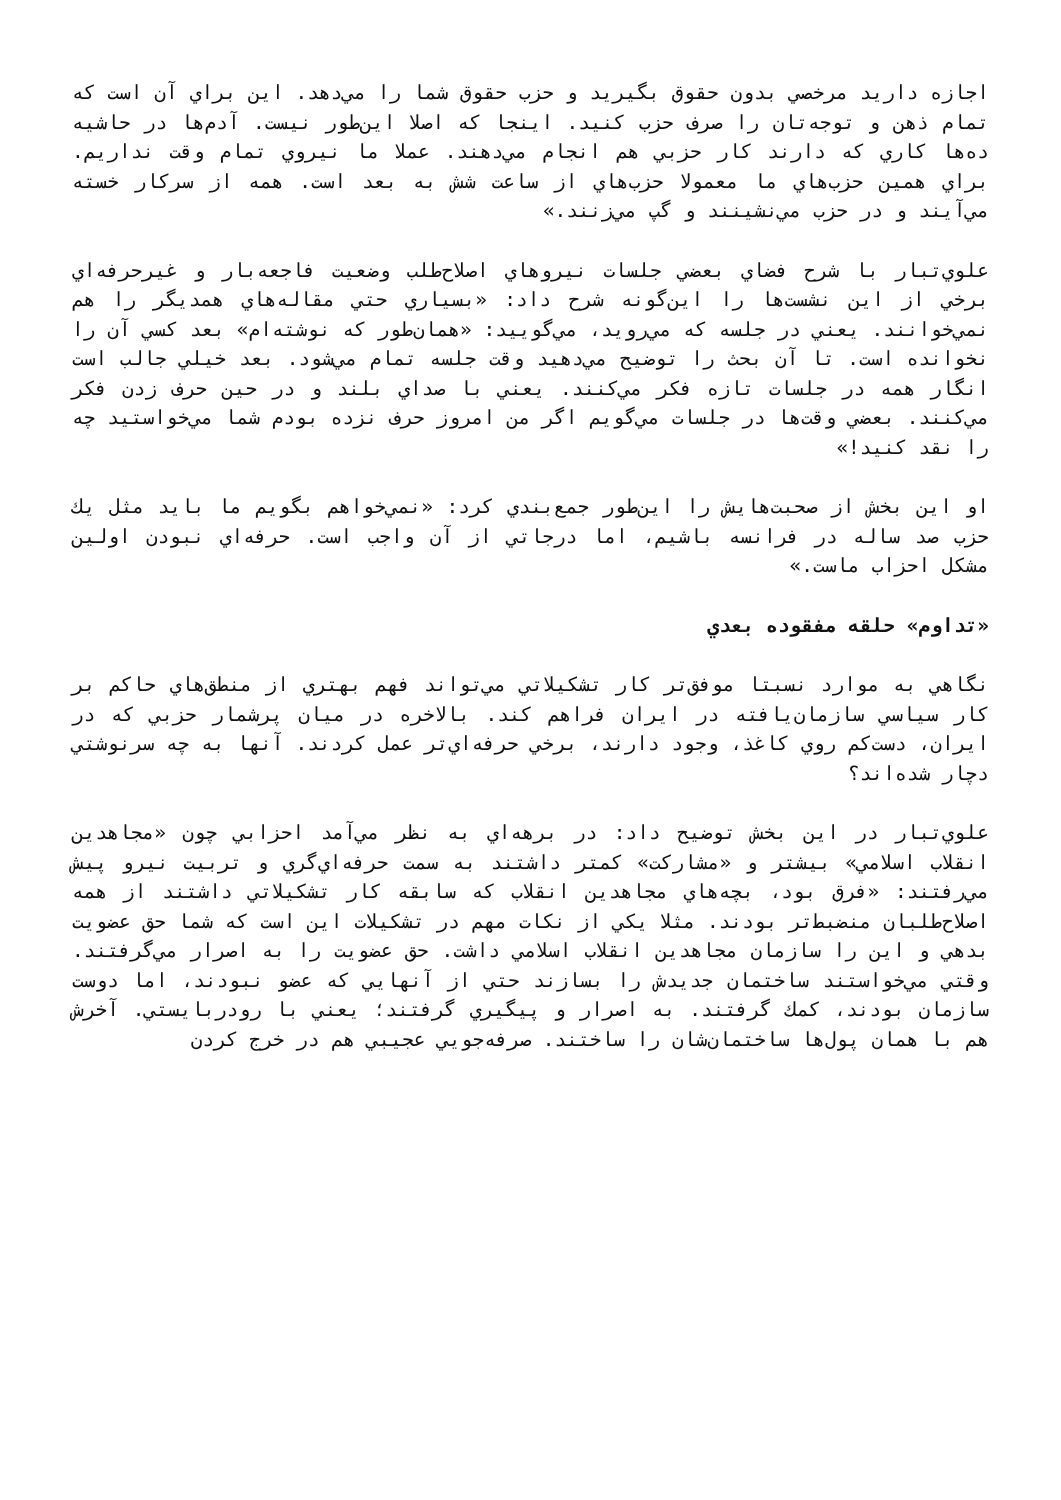اجازه داريد مرخصي بدون حقوق بگيريد و حزب حقوق شما را مي‌دهد. اين براي آن است كه تمام ذهن و توجه‌تان را صرف حزب كنيد. اينجا كه اصلا اين‌طور نيست. آدم‌ها در حاشيه ده‌ها كاري كه دارند كار حزبي هم انجام مي‌دهند. عملا ما نيروي تمام وقت نداريم. براي همين حزب‌هاي ما معمولا حزب‌هاي از ساعت شش به بعد است. همه از سركار خسته مي‌آيند و در حزب مي‌نشينند و گپ مي‌زنند.»
علوي‌تبار با شرح فضاي بعضي جلسات نيروهاي اصلاح‌طلب وضعيت فاجعه‌بار و غيرحرفه‌اي برخي از اين نشست‌ها را اين‌گونه شرح داد: «بسياري حتي مقاله‌هاي همديگر را هم نمي‌خوانند. يعني در جلسه كه مي‌رويد، مي‌گوييد: «همان‌طور كه نوشته‌ام» بعد كسي آن را نخوانده است. تا آن بحث را توضيح مي‌دهيد وقت جلسه تمام مي‌شود. بعد خيلي جالب است انگار همه در جلسات تازه فكر مي‌كنند. يعني با صداي بلند و در حين حرف زدن فكر مي‌كنند. بعضي وقت‌ها در جلسات مي‌گويم اگر من امروز حرف نزده بودم شما مي‌خواستيد چه را نقد كنيد!»
او اين بخش از صحبت‌هايش را اين‌طور جمع‌بندي كرد: «نمي‌خواهم بگويم ما بايد مثل يك حزب صد ساله در فرانسه باشيم، اما درجاتي از آن واجب است. حرفه‌اي نبودن اولين مشكل احزاب ماست.»
«تداوم» حلقه مفقوده بعدي
نگاهي به موارد نسبتا موفق‌تر كار تشكيلاتي مي‌تواند فهم بهتري از منطق‌هاي حاكم بر كار سياسي سازمان‌يافته در ايران فراهم كند. بالاخره در ميان پرشمار حزبي كه در ايران، دست‌كم روي كاغذ، وجود دارند، برخي حرفه‌اي‌تر عمل كردند. آنها به چه سرنوشتي دچار شده‌اند؟
علوي‌تبار در اين بخش توضيح داد: در برهه‌اي به نظر مي‌آمد احزابي چون «مجاهدين انقلاب اسلامي» بيشتر و «مشاركت» كمتر داشتند به سمت حرفه‌اي‌گري و تربيت نيرو پيش مي‌رفتند: «فرق بود، بچه‌هاي مجاهدين انقلاب كه سابقه كار تشكيلاتي داشتند از همه اصلاح‌طلبان منضبط‌تر بودند. مثلا يكي از نكات مهم در تشكيلات اين است كه شما حق عضويت بدهي و اين را سازمان مجاهدين انقلاب اسلامي داشت. حق عضويت را به اصرار مي‌گرفتند. وقتي مي‌خواستند ساختمان جديدش را بسازند حتي از آنهايي كه عضو نبودند، اما دوست سازمان بودند، كمك گرفتند. به اصرار و پيگيري گرفتند؛ يعني با رودربايستي. آخرش هم با همان پول‌ها ساختمان‌شان را ساختند. صرفه‌جويي عجيبي هم در خرج كردن